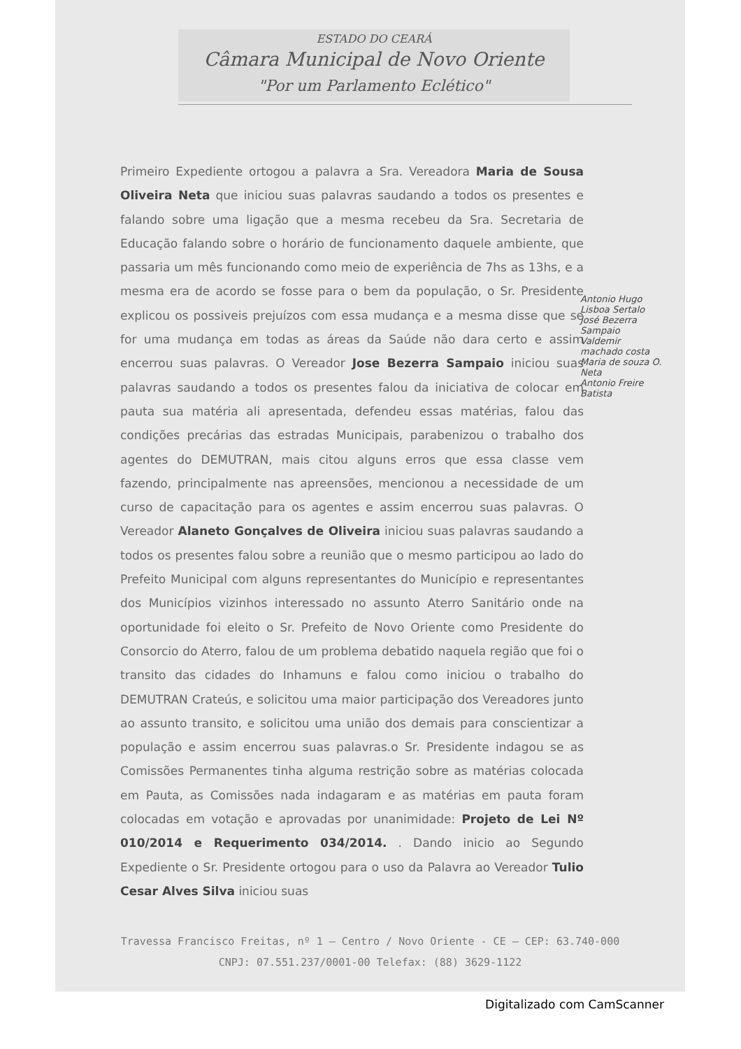ESTADO DO CEARÁ
Câmara Municipal de Novo Oriente
"Por um Parlamento Eclético"
Primeiro Expediente ortogou a palavra a Sra. Vereadora Maria de Sousa Oliveira Neta que iniciou suas palavras saudando a todos os presentes e falando sobre uma ligação que a mesma recebeu da Sra. Secretaria de Educação falando sobre o horário de funcionamento daquele ambiente, que passaria um mês funcionando como meio de experiência de 7hs as 13hs, e a mesma era de acordo se fosse para o bem da população, o Sr. Presidente explicou os possiveis prejuízos com essa mudança e a mesma disse que se for uma mudança em todas as áreas da Saúde não dara certo e assim encerrou suas palavras. O Vereador Jose Bezerra Sampaio iniciou suas palavras saudando a todos os presentes falou da iniciativa de colocar em pauta sua matéria ali apresentada, defendeu essas matérias, falou das condições precárias das estradas Municipais, parabenizou o trabalho dos agentes do DEMUTRAN, mais citou alguns erros que essa classe vem fazendo, principalmente nas apreensões, mencionou a necessidade de um curso de capacitação para os agentes e assim encerrou suas palavras. O Vereador Alaneto Gonçalves de Oliveira iniciou suas palavras saudando a todos os presentes falou sobre a reunião que o mesmo participou ao lado do Prefeito Municipal com alguns representantes do Município e representantes dos Municípios vizinhos interessado no assunto Aterro Sanitário onde na oportunidade foi eleito o Sr. Prefeito de Novo Oriente como Presidente do Consorcio do Aterro, falou de um problema debatido naquela região que foi o transito das cidades do Inhamuns e falou como iniciou o trabalho do DEMUTRAN Crateús, e solicitou uma maior participação dos Vereadores junto ao assunto transito, e solicitou uma união dos demais para conscientizar a população e assim encerrou suas palavras.o Sr. Presidente indagou se as Comissões Permanentes tinha alguma restrição sobre as matérias colocada em Pauta, as Comissões nada indagaram e as matérias em pauta foram colocadas em votação e aprovadas por unanimidade: Projeto de Lei Nº 010/2014 e Requerimento 034/2014. . Dando inicio ao Segundo Expediente o Sr. Presidente ortogou para o uso da Palavra ao Vereador Tulio Cesar Alves Silva iniciou suas
Travessa Francisco Freitas, nº 1 – Centro / Novo Oriente - CE – CEP: 63.740-000
CNPJ: 07.551.237/0001-00 Telefax: (88) 3629-1122
Antonio Hugo Lisboa Sertalo
José Bezerra Sampaio
Valdemir machado costa
Maria de souza O. Neta
Antonio Freire Batista
Digitalizado com CamScanner